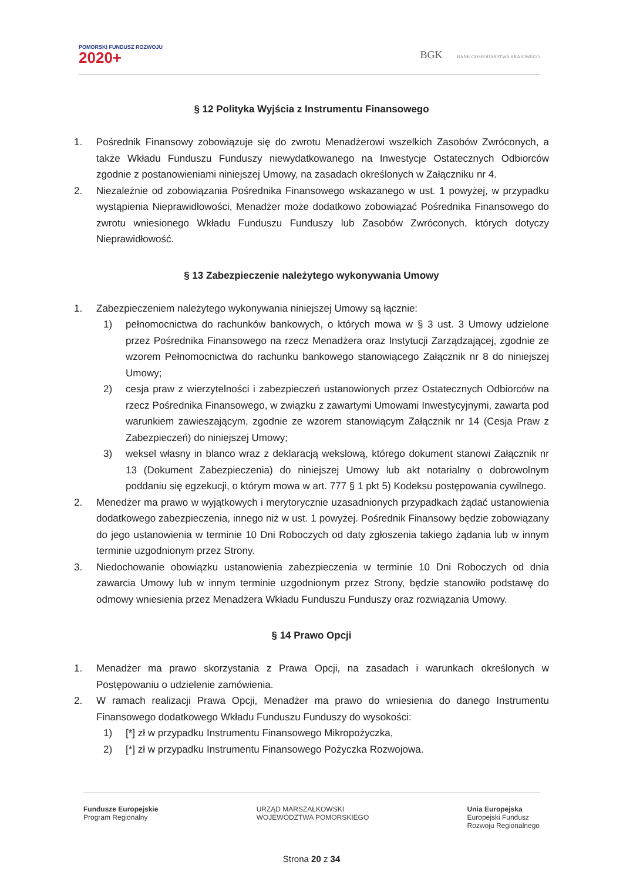POMORSKI FUNDUSZ ROZWOJU
2020+
BGK BANK GOSPODARSTWA KRAJOWEGO
§ 12 Polityka Wyjścia z Instrumentu Finansowego
1. Pośrednik Finansowy zobowiązuje się do zwrotu Menadżerowi wszelkich Zasobów Zwróconych, a także Wkładu Funduszu Funduszy niewydatkowanego na Inwestycje Ostatecznych Odbiorców zgodnie z postanowieniami niniejszej Umowy, na zasadach określonych w Załączniku nr 4.
2. Niezależnie od zobowiązania Pośrednika Finansowego wskazanego w ust. 1 powyżej, w przypadku wystąpienia Nieprawidłowości, Menadżer może dodatkowo zobowiązać Pośrednika Finansowego do zwrotu wniesionego Wkładu Funduszu Funduszy lub Zasobów Zwróconych, których dotyczy Nieprawidłowość.
§ 13 Zabezpieczenie należytego wykonywania Umowy
1. Zabezpieczeniem należytego wykonywania niniejszej Umowy są łącznie:
1) pełnomocnictwa do rachunków bankowych, o których mowa w § 3 ust. 3 Umowy udzielone przez Pośrednika Finansowego na rzecz Menadżera oraz Instytucji Zarządzającej, zgodnie ze wzorem Pełnomocnictwa do rachunku bankowego stanowiącego Załącznik nr 8 do niniejszej Umowy;
2) cesja praw z wierzytelności i zabezpieczeń ustanowionych przez Ostatecznych Odbiorców na rzecz Pośrednika Finansowego, w związku z zawartymi Umowami Inwestycyjnymi, zawarta pod warunkiem zawieszającym, zgodnie ze wzorem stanowiącym Załącznik nr 14 (Cesja Praw z Zabezpieczeń) do niniejszej Umowy;
3) weksel własny in blanco wraz z deklaracją wekslową, którego dokument stanowi Załącznik nr 13 (Dokument Zabezpieczenia) do niniejszej Umowy lub akt notarialny o dobrowolnym poddaniu się egzekucji, o którym mowa w art. 777 § 1 pkt 5) Kodeksu postępowania cywilnego.
2. Menedżer ma prawo w wyjątkowych i merytorycznie uzasadnionych przypadkach żądać ustanowienia dodatkowego zabezpieczenia, innego niż w ust. 1 powyżej. Pośrednik Finansowy będzie zobowiązany do jego ustanowienia w terminie 10 Dni Roboczych od daty zgłoszenia takiego żądania lub w innym terminie uzgodnionym przez Strony.
3. Niedochowanie obowiązku ustanowienia zabezpieczenia w terminie 10 Dni Roboczych od dnia zawarcia Umowy lub w innym terminie uzgodnionym przez Strony, będzie stanowiło podstawę do odmowy wniesienia przez Menadżera Wkładu Funduszu Funduszy oraz rozwiązania Umowy.
§ 14 Prawo Opcji
1. Menadżer ma prawo skorzystania z Prawa Opcji, na zasadach i warunkach określonych w Postępowaniu o udzielenie zamówienia.
2. W ramach realizacji Prawa Opcji, Menadżer ma prawo do wniesienia do danego Instrumentu Finansowego dodatkowego Wkładu Funduszu Funduszy do wysokości:
1) [*] zł w przypadku Instrumentu Finansowego Mikropożyczka,
2) [*] zł w przypadku Instrumentu Finansowego Pożyczka Rozwojowa.
Fundusze Europejskie
Program Regionalny
URZĄD MARSZAŁKOWSKI
WOJEWÓDZTWA POMORSKIEGO
Unia Europejska
Europejski Fundusz
Rozwoju Regionalnego
Strona 20 z 34